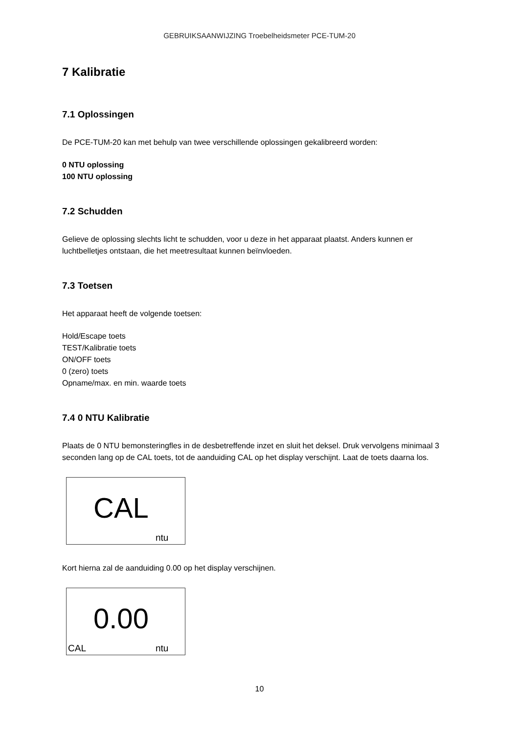GEBRUIKSAANWIJZING Troebelheidsmeter PCE-TUM-20
7 Kalibratie
7.1 Oplossingen
De PCE-TUM-20 kan met behulp van twee verschillende oplossingen gekalibreerd worden:
0 NTU oplossing
100 NTU oplossing
7.2 Schudden
Gelieve de oplossing slechts licht te schudden, voor u deze in het apparaat plaatst. Anders kunnen er luchtbelletjes ontstaan, die het meetresultaat kunnen beïnvloeden.
7.3 Toetsen
Het apparaat heeft de volgende toetsen:
Hold/Escape toets
TEST/Kalibratie toets
ON/OFF toets
0 (zero) toets
Opname/max. en min. waarde toets
7.4 0 NTU Kalibratie
Plaats de 0 NTU bemonsteringfles in de desbetreffende inzet en sluit het deksel. Druk vervolgens minimaal 3 seconden lang op de CAL toets, tot de aanduiding CAL op het display verschijnt. Laat de toets daarna los.
CAL
ntu
Kort hierna zal de aanduiding 0.00 op het display verschijnen.
0.00
CAL ntu
10